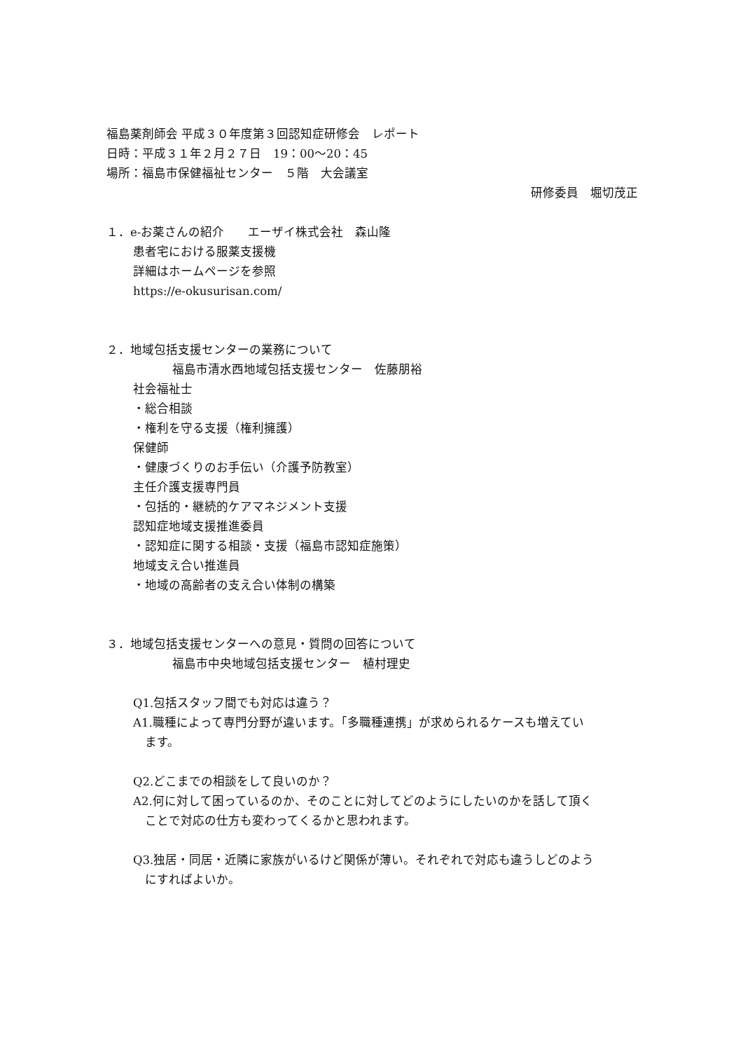福島薬剤師会 平成３０年度第３回認知症研修会　レポート
日時：平成３１年２月２７日　19：00～20：45
場所：福島市保健福祉センター　５階　大会議室
研修委員　堀切茂正
１．e-お薬さんの紹介　　エーザイ株式会社　森山隆
患者宅における服薬支援機
詳細はホームページを参照
https://e-okusurisan.com/
２．地域包括支援センターの業務について
福島市清水西地域包括支援センター　佐藤朋裕
社会福祉士
・総合相談
・権利を守る支援（権利擁護）
保健師
・健康づくりのお手伝い（介護予防教室）
主任介護支援専門員
・包括的・継続的ケアマネジメント支援
認知症地域支援推進委員
・認知症に関する相談・支援（福島市認知症施策）
地域支え合い推進員
・地域の高齢者の支え合い体制の構築
３．地域包括支援センターへの意見・質問の回答について
福島市中央地域包括支援センター　植村理史
Q1.包括スタッフ間でも対応は違う？
A1.職種によって専門分野が違います。「多職種連携」が求められるケースも増えてい
　ます。
Q2.どこまでの相談をして良いのか？
A2.何に対して困っているのか、そのことに対してどのようにしたいのかを話して頂く
　ことで対応の仕方も変わってくるかと思われます。
Q3.独居・同居・近隣に家族がいるけど関係が薄い。それぞれで対応も違うしどのよう
　にすればよいか。